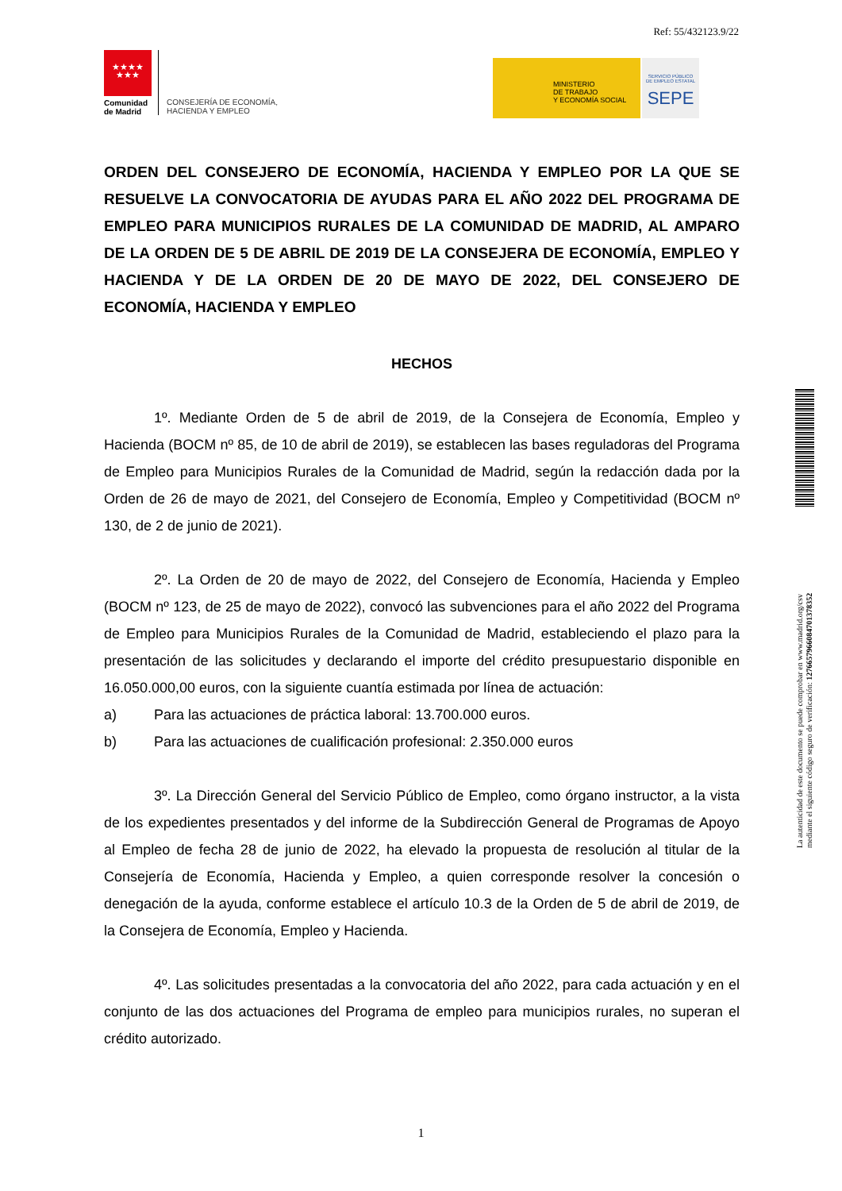Ref: 55/432123.9/22
★★★★
★★★
Comunidad
de Madrid
CONSEJERÍA DE ECONOMÍA,
HACIENDA Y EMPLEO
MINISTERIO
DE TRABAJO
Y ECONOMÍA SOCIAL
SERVICIO PÚBLICO
DE EMPLEO ESTATAL
SEPE
ORDEN DEL CONSEJERO DE ECONOMÍA, HACIENDA Y EMPLEO POR LA QUE SE RESUELVE LA CONVOCATORIA DE AYUDAS PARA EL AÑO 2022 DEL PROGRAMA DE EMPLEO PARA MUNICIPIOS RURALES DE LA COMUNIDAD DE MADRID, AL AMPARO DE LA ORDEN DE 5 DE ABRIL DE 2019 DE LA CONSEJERA DE ECONOMÍA, EMPLEO Y HACIENDA Y DE LA ORDEN DE 20 DE MAYO DE 2022, DEL CONSEJERO DE ECONOMÍA, HACIENDA Y EMPLEO
HECHOS
1º. Mediante Orden de 5 de abril de 2019, de la Consejera de Economía, Empleo y Hacienda (BOCM nº 85, de 10 de abril de 2019), se establecen las bases reguladoras del Programa de Empleo para Municipios Rurales de la Comunidad de Madrid, según la redacción dada por la Orden de 26 de mayo de 2021, del Consejero de Economía, Empleo y Competitividad (BOCM nº 130, de 2 de junio de 2021).
2º. La Orden de 20 de mayo de 2022, del Consejero de Economía, Hacienda y Empleo (BOCM nº 123, de 25 de mayo de 2022), convocó las subvenciones para el año 2022 del Programa de Empleo para Municipios Rurales de la Comunidad de Madrid, estableciendo el plazo para la presentación de las solicitudes y declarando el importe del crédito presupuestario disponible en 16.050.000,00 euros, con la siguiente cuantía estimada por línea de actuación:
a) Para las actuaciones de práctica laboral: 13.700.000 euros.
b) Para las actuaciones de cualificación profesional: 2.350.000 euros
3º. La Dirección General del Servicio Público de Empleo, como órgano instructor, a la vista de los expedientes presentados y del informe de la Subdirección General de Programas de Apoyo al Empleo de fecha 28 de junio de 2022, ha elevado la propuesta de resolución al titular de la Consejería de Economía, Hacienda y Empleo, a quien corresponde resolver la concesión o denegación de la ayuda, conforme establece el artículo 10.3 de la Orden de 5 de abril de 2019, de la Consejera de Economía, Empleo y Hacienda.
4º. Las solicitudes presentadas a la convocatoria del año 2022, para cada actuación y en el conjunto de las dos actuaciones del Programa de empleo para municipios rurales, no superan el crédito autorizado.
La autenticidad de este documento se puede comprobar en www.madrid.org/csv
mediante el siguiente código seguro de verificación: 1276657966084701378352
1